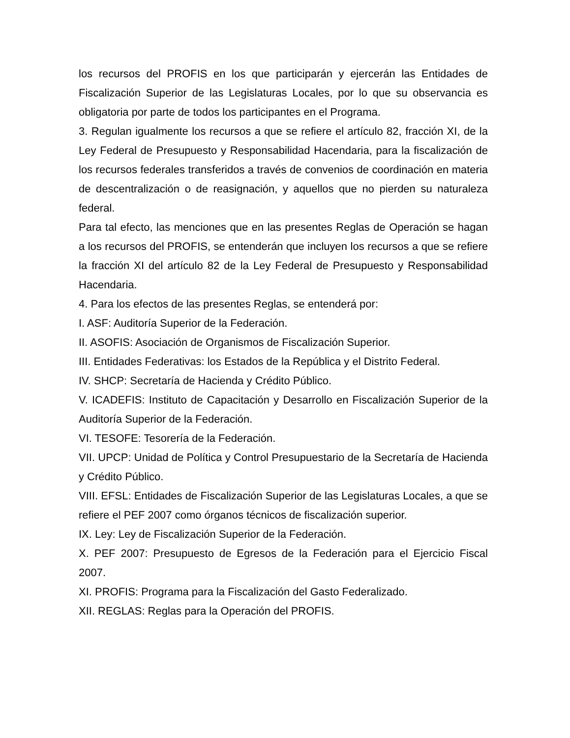los recursos del PROFIS en los que participarán y ejercerán las Entidades de Fiscalización Superior de las Legislaturas Locales, por lo que su observancia es obligatoria por parte de todos los participantes en el Programa.
3. Regulan igualmente los recursos a que se refiere el artículo 82, fracción XI, de la Ley Federal de Presupuesto y Responsabilidad Hacendaria, para la fiscalización de los recursos federales transferidos a través de convenios de coordinación en materia de descentralización o de reasignación, y aquellos que no pierden su naturaleza federal.
Para tal efecto, las menciones que en las presentes Reglas de Operación se hagan a los recursos del PROFIS, se entenderán que incluyen los recursos a que se refiere la fracción XI del artículo 82 de la Ley Federal de Presupuesto y Responsabilidad Hacendaria.
4. Para los efectos de las presentes Reglas, se entenderá por:
I. ASF: Auditoría Superior de la Federación.
II. ASOFIS: Asociación de Organismos de Fiscalización Superior.
III. Entidades Federativas: los Estados de la República y el Distrito Federal.
IV. SHCP: Secretaría de Hacienda y Crédito Público.
V. ICADEFIS: Instituto de Capacitación y Desarrollo en Fiscalización Superior de la Auditoría Superior de la Federación.
VI. TESOFE: Tesorería de la Federación.
VII. UPCP: Unidad de Política y Control Presupuestario de la Secretaría de Hacienda y Crédito Público.
VIII. EFSL: Entidades de Fiscalización Superior de las Legislaturas Locales, a que se refiere el PEF 2007 como órganos técnicos de fiscalización superior.
IX. Ley: Ley de Fiscalización Superior de la Federación.
X. PEF 2007: Presupuesto de Egresos de la Federación para el Ejercicio Fiscal 2007.
XI. PROFIS: Programa para la Fiscalización del Gasto Federalizado.
XII. REGLAS: Reglas para la Operación del PROFIS.